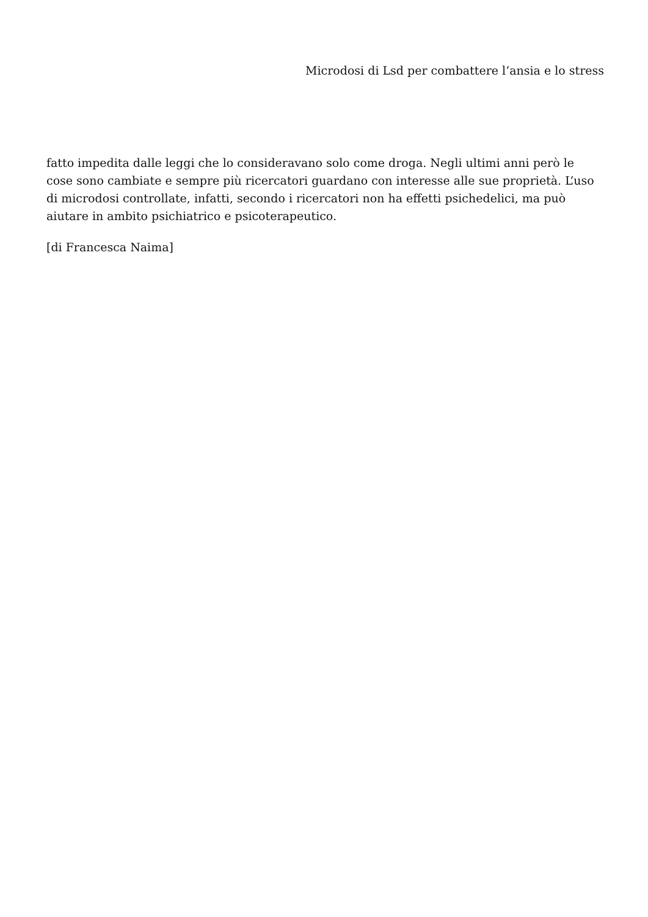Microdosi di Lsd per combattere l’ansia e lo stress
fatto impedita dalle leggi che lo consideravano solo come droga. Negli ultimi anni però le cose sono cambiate e sempre più ricercatori guardano con interesse alle sue proprietà. L’uso di microdosi controllate, infatti, secondo i ricercatori non ha effetti psichedelici, ma può aiutare in ambito psichiatrico e psicoterapeutico.
[di Francesca Naima]